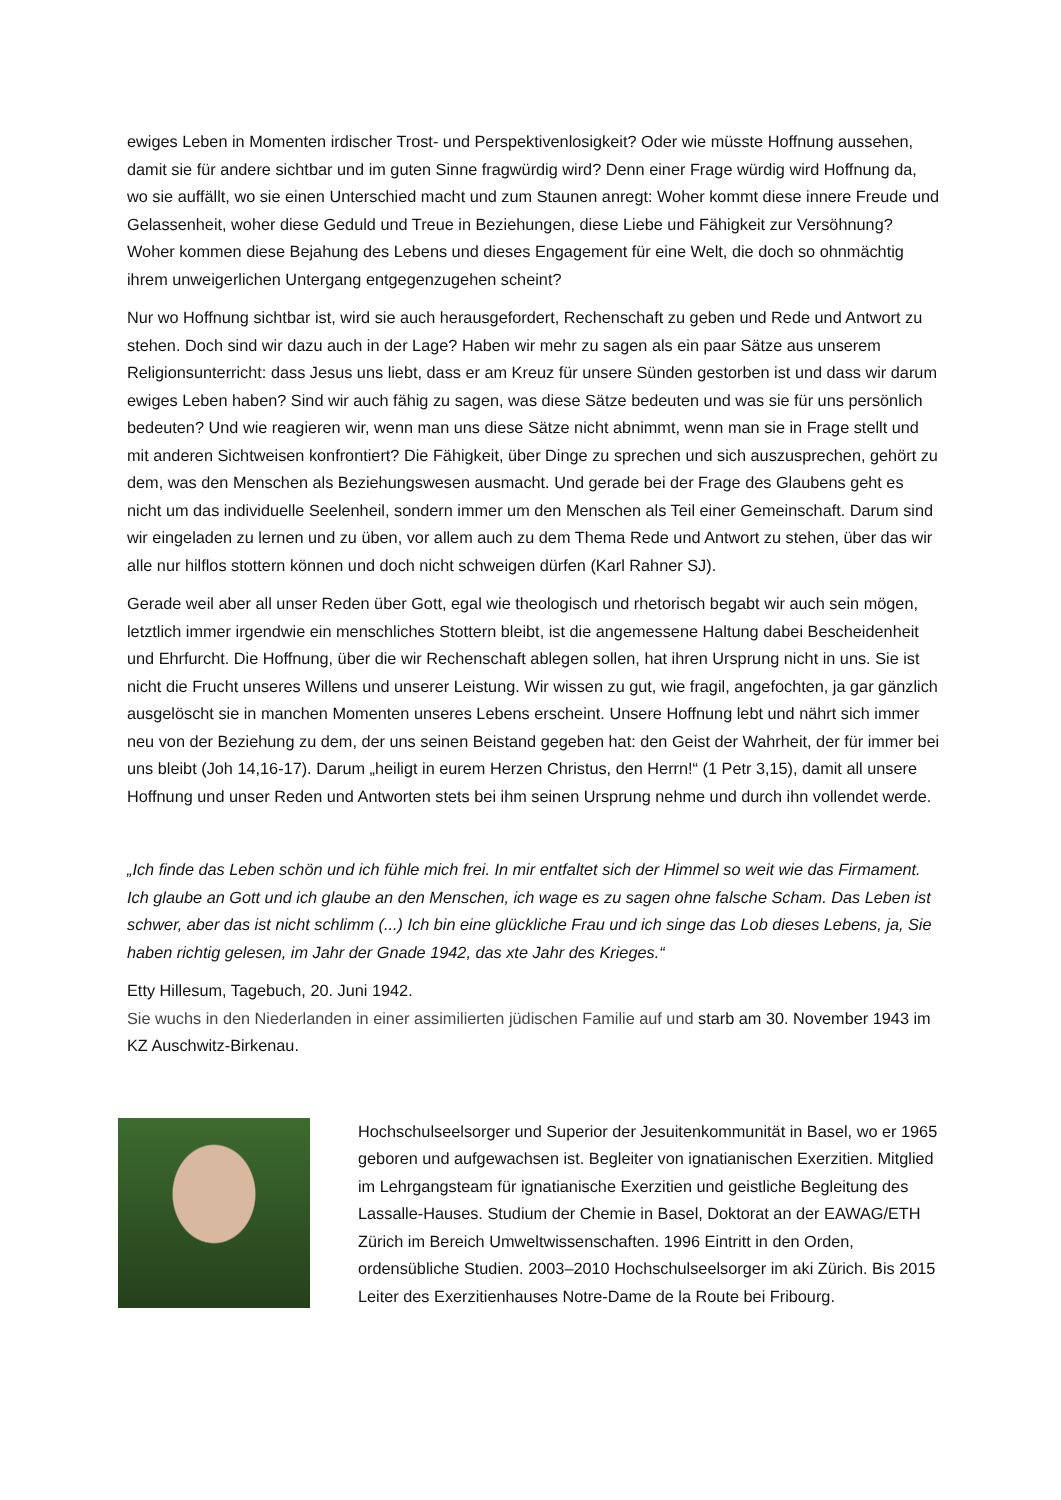ewiges Leben in Momenten irdischer Trost- und Perspektivenlosigkeit? Oder wie müsste Hoffnung aussehen, damit sie für andere sichtbar und im guten Sinne fragwürdig wird? Denn einer Frage würdig wird Hoffnung da, wo sie auffällt, wo sie einen Unterschied macht und zum Staunen anregt: Woher kommt diese innere Freude und Gelassenheit, woher diese Geduld und Treue in Beziehungen, diese Liebe und Fähigkeit zur Versöhnung? Woher kommen diese Bejahung des Lebens und dieses Engagement für eine Welt, die doch so ohnmächtig ihrem unweigerlichen Untergang entgegenzugehen scheint?
Nur wo Hoffnung sichtbar ist, wird sie auch herausgefordert, Rechenschaft zu geben und Rede und Antwort zu stehen. Doch sind wir dazu auch in der Lage? Haben wir mehr zu sagen als ein paar Sätze aus unserem Religionsunterricht: dass Jesus uns liebt, dass er am Kreuz für unsere Sünden gestorben ist und dass wir darum ewiges Leben haben? Sind wir auch fähig zu sagen, was diese Sätze bedeuten und was sie für uns persönlich bedeuten? Und wie reagieren wir, wenn man uns diese Sätze nicht abnimmt, wenn man sie in Frage stellt und mit anderen Sichtweisen konfrontiert? Die Fähigkeit, über Dinge zu sprechen und sich auszusprechen, gehört zu dem, was den Menschen als Beziehungswesen ausmacht. Und gerade bei der Frage des Glaubens geht es nicht um das individuelle Seelenheil, sondern immer um den Menschen als Teil einer Gemeinschaft. Darum sind wir eingeladen zu lernen und zu üben, vor allem auch zu dem Thema Rede und Antwort zu stehen, über das wir alle nur hilflos stottern können und doch nicht schweigen dürfen (Karl Rahner SJ).
Gerade weil aber all unser Reden über Gott, egal wie theologisch und rhetorisch begabt wir auch sein mögen, letztlich immer irgendwie ein menschliches Stottern bleibt, ist die angemessene Haltung dabei Bescheidenheit und Ehrfurcht. Die Hoffnung, über die wir Rechenschaft ablegen sollen, hat ihren Ursprung nicht in uns. Sie ist nicht die Frucht unseres Willens und unserer Leistung. Wir wissen zu gut, wie fragil, angefochten, ja gar gänzlich ausgelöscht sie in manchen Momenten unseres Lebens erscheint. Unsere Hoffnung lebt und nährt sich immer neu von der Beziehung zu dem, der uns seinen Beistand gegeben hat: den Geist der Wahrheit, der für immer bei uns bleibt (Joh 14,16-17). Darum „heiligt in eurem Herzen Christus, den Herrn!“ (1 Petr 3,15), damit all unsere Hoffnung und unser Reden und Antworten stets bei ihm seinen Ursprung nehme und durch ihn vollendet werde.
„Ich finde das Leben schön und ich fühle mich frei. In mir entfaltet sich der Himmel so weit wie das Firmament. Ich glaube an Gott und ich glaube an den Menschen, ich wage es zu sagen ohne falsche Scham. Das Leben ist schwer, aber das ist nicht schlimm (...) Ich bin eine glückliche Frau und ich singe das Lob dieses Lebens, ja, Sie haben richtig gelesen, im Jahr der Gnade 1942, das xte Jahr des Krieges.“
Etty Hillesum, Tagebuch, 20. Juni 1942.
Sie wuchs in den Niederlanden in einer assimilierten jüdischen Familie auf und starb am 30. November 1943 im KZ Auschwitz-Birkenau.
Hochschulseelsorger und Superior der Jesuitenkommunität in Basel, wo er 1965 geboren und aufgewachsen ist. Begleiter von ignatianischen Exerzitien. Mitglied im Lehrgangsteam für ignatianische Exerzitien und geistliche Begleitung des Lassalle-Hauses. Studium der Chemie in Basel, Doktorat an der EAWAG/ETH Zürich im Bereich Umweltwissenschaften. 1996 Eintritt in den Orden, ordensübliche Studien. 2003–2010 Hochschulseelsorger im aki Zürich. Bis 2015 Leiter des Exerzitienhauses Notre-Dame de la Route bei Fribourg.